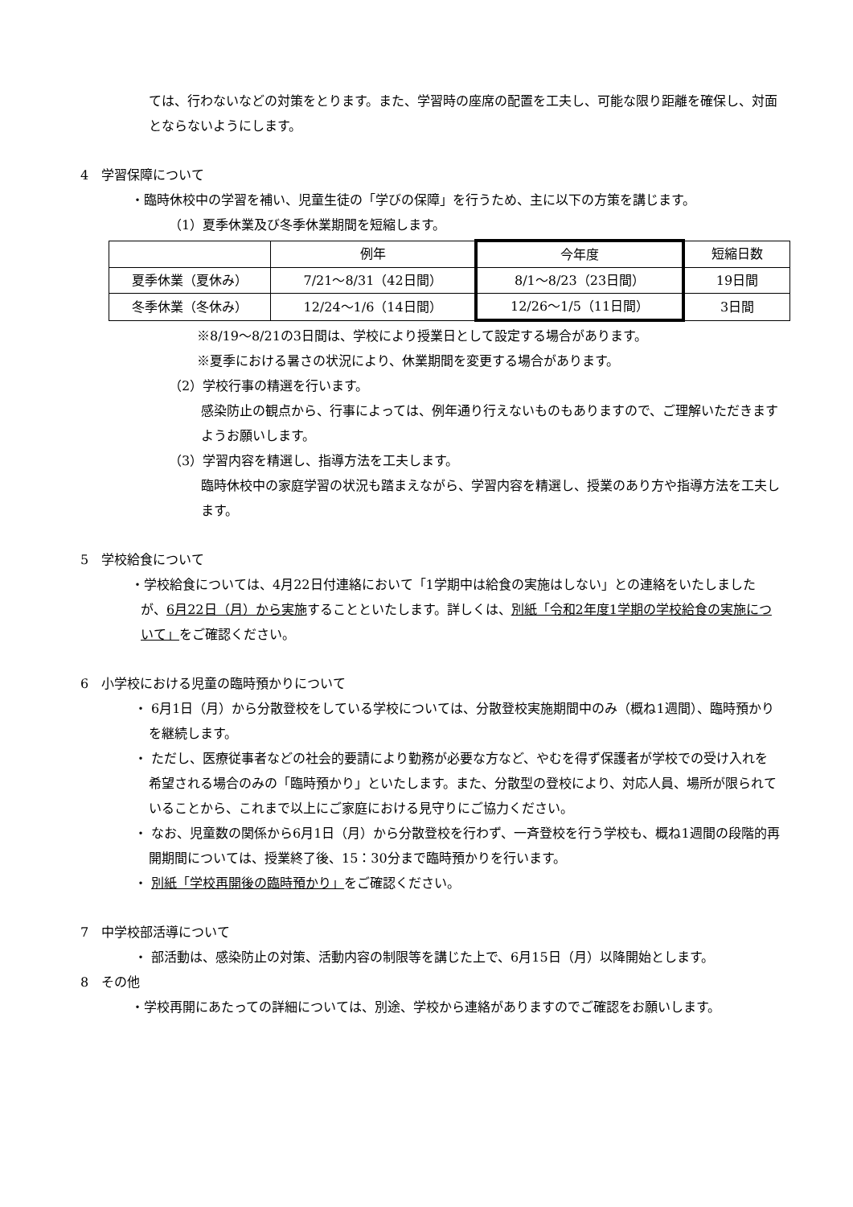ては、行わないなどの対策をとります。また、学習時の座席の配置を工夫し、可能な限り距離を確保し、対面とならないようにします。
4　学習保障について
・臨時休校中の学習を補い、児童生徒の「学びの保障」を行うため、主に以下の方策を講じます。
（1）夏季休業及び冬季休業期間を短縮します。
| | 例年 | 今年度 | 短縮日数 |
| 夏季休業（夏休み） | 7/21～8/31（42日間） | 8/1～8/23（23日間） | 19日間 |
| 冬季休業（冬休み） | 12/24～1/6（14日間） | 12/26～1/5（11日間） | 3日間 |
※8/19～8/21の3日間は、学校により授業日として設定する場合があります。
※夏季における暑さの状況により、休業期間を変更する場合があります。
（2）学校行事の精選を行います。
感染防止の観点から、行事によっては、例年通り行えないものもありますので、ご理解いただきますようお願いします。
（3）学習内容を精選し、指導方法を工夫します。
臨時休校中の家庭学習の状況も踏まえながら、学習内容を精選し、授業のあり方や指導方法を工夫します。
5　学校給食について
・学校給食については、4月22日付連絡において「1学期中は給食の実施はしない」との連絡をいたしましたが、6月22日（月）から実施することといたします。詳しくは、別紙「令和2年度1学期の学校給食の実施について」をご確認ください。
6　小学校における児童の臨時預かりについて
・ 6月1日（月）から分散登校をしている学校については、分散登校実施期間中のみ（概ね1週間）、臨時預かりを継続します。
・ ただし、医療従事者などの社会的要請により勤務が必要な方など、やむを得ず保護者が学校での受け入れを希望される場合のみの「臨時預かり」といたします。また、分散型の登校により、対応人員、場所が限られていることから、これまで以上にご家庭における見守りにご協力ください。
・ なお、児童数の関係から6月1日（月）から分散登校を行わず、一斉登校を行う学校も、概ね1週間の段階的再開期間については、授業終了後、15：30分まで臨時預かりを行います。
・ 別紙「学校再開後の臨時預かり」をご確認ください。
7　中学校部活導について
・ 部活動は、感染防止の対策、活動内容の制限等を講じた上で、6月15日（月）以降開始とします。
8　その他
・学校再開にあたっての詳細については、別途、学校から連絡がありますのでご確認をお願いします。